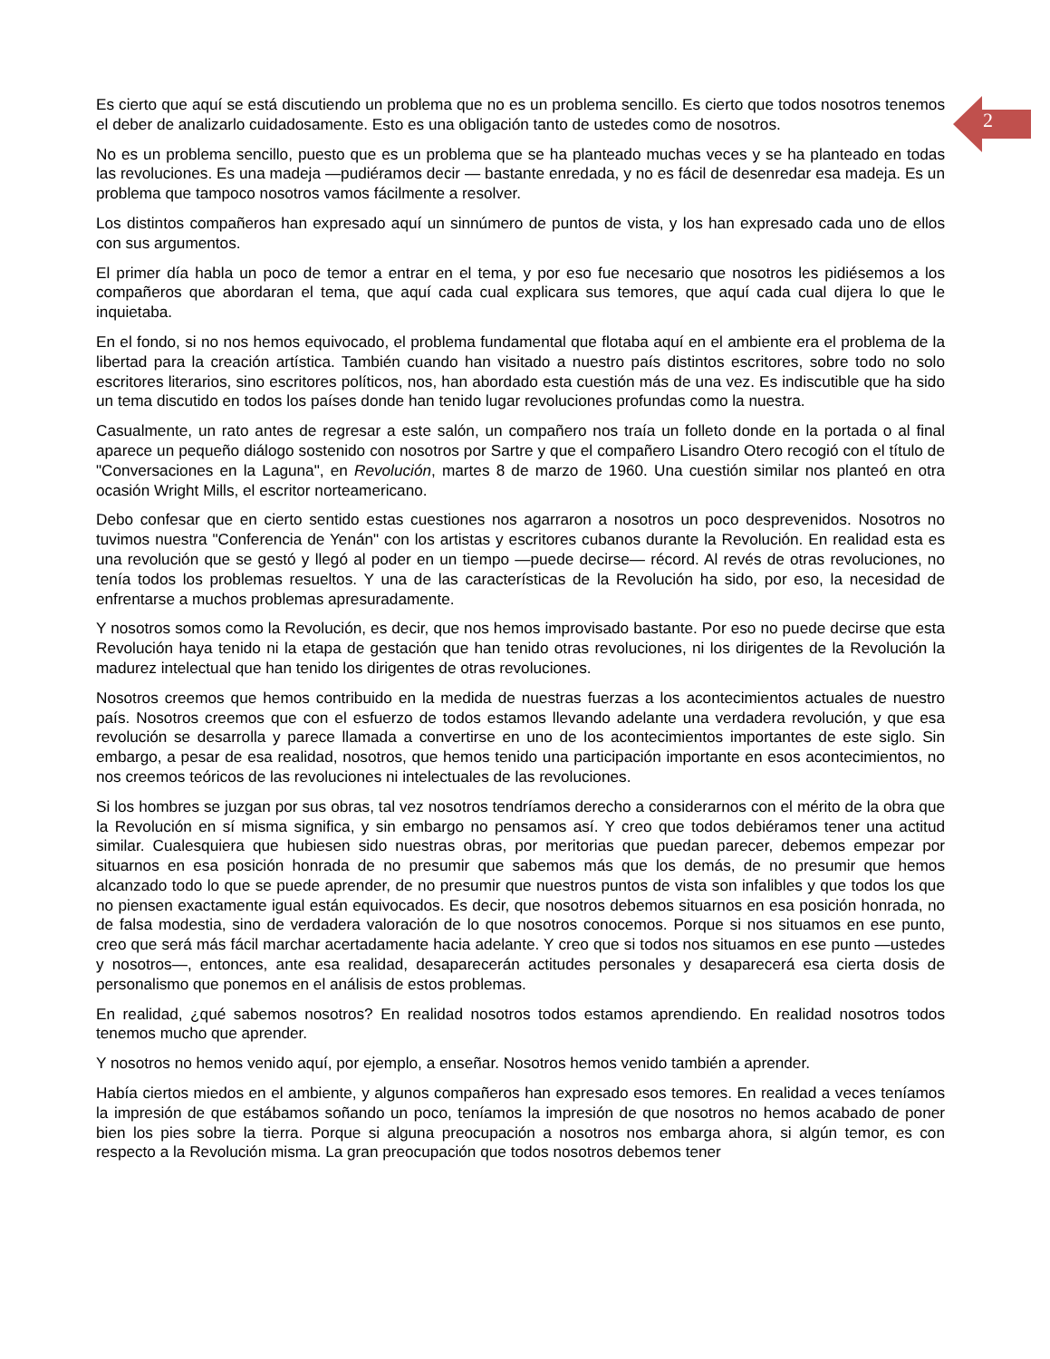2
Es cierto que aquí se está discutiendo un problema que no es un problema sencillo. Es cierto que todos nosotros tenemos el deber de analizarlo cuidadosamente. Esto es una obligación tanto de ustedes como de nosotros.
No es un problema sencillo, puesto que es un problema que se ha planteado muchas veces y se ha planteado en todas las revoluciones. Es una madeja —pudiéramos decir — bastante enredada, y no es fácil de desenredar esa madeja. Es un problema que tampoco nosotros vamos fácilmente a resolver.
Los distintos compañeros han expresado aquí un sinnúmero de puntos de vista, y los han expresado cada uno de ellos con sus argumentos.
El primer día habla un poco de temor a entrar en el tema, y por eso fue necesario que nosotros les pidiésemos a los compañeros que abordaran el tema, que aquí cada cual explicara sus temores, que aquí cada cual dijera lo que le inquietaba.
En el fondo, si no nos hemos equivocado, el problema fundamental que flotaba aquí en el ambiente era el problema de la libertad para la creación artística. También cuando han visitado a nuestro país distintos escritores, sobre todo no solo escritores literarios, sino escritores políticos, nos, han abordado esta cuestión más de una vez. Es indiscutible que ha sido un tema discutido en todos los países donde han tenido lugar revoluciones profundas como la nuestra.
Casualmente, un rato antes de regresar a este salón, un compañero nos traía un folleto donde en la portada o al final aparece un pequeño diálogo sostenido con nosotros por Sartre y que el compañero Lisandro Otero recogió con el título de "Conversaciones en la Laguna", en Revolución, martes 8 de marzo de 1960. Una cuestión similar nos planteó en otra ocasión Wright Mills, el escritor norteamericano.
Debo confesar que en cierto sentido estas cuestiones nos agarraron a nosotros un poco desprevenidos. Nosotros no tuvimos nuestra "Conferencia de Yenán" con los artistas y escritores cubanos durante la Revolución. En realidad esta es una revolución que se gestó y llegó al poder en un tiempo —puede decirse— récord. Al revés de otras revoluciones, no tenía todos los problemas resueltos. Y una de las características de la Revolución ha sido, por eso, la necesidad de enfrentarse a muchos problemas apresuradamente.
Y nosotros somos como la Revolución, es decir, que nos hemos improvisado bastante. Por eso no puede decirse que esta Revolución haya tenido ni la etapa de gestación que han tenido otras revoluciones, ni los dirigentes de la Revolución la madurez intelectual que han tenido los dirigentes de otras revoluciones.
Nosotros creemos que hemos contribuido en la medida de nuestras fuerzas a los acontecimientos actuales de nuestro país. Nosotros creemos que con el esfuerzo de todos estamos llevando adelante una verdadera revolución, y que esa revolución se desarrolla y parece llamada a convertirse en uno de los acontecimientos importantes de este siglo. Sin embargo, a pesar de esa realidad, nosotros, que hemos tenido una participación importante en esos acontecimientos, no nos creemos teóricos de las revoluciones ni intelectuales de las revoluciones.
Si los hombres se juzgan por sus obras, tal vez nosotros tendríamos derecho a considerarnos con el mérito de la obra que la Revolución en sí misma significa, y sin embargo no pensamos así. Y creo que todos debiéramos tener una actitud similar. Cualesquiera que hubiesen sido nuestras obras, por meritorias que puedan parecer, debemos empezar por situarnos en esa posición honrada de no presumir que sabemos más que los demás, de no presumir que hemos alcanzado todo lo que se puede aprender, de no presumir que nuestros puntos de vista son infalibles y que todos los que no piensen exactamente igual están equivocados. Es decir, que nosotros debemos situarnos en esa posición honrada, no de falsa modestia, sino de verdadera valoración de lo que nosotros conocemos. Porque si nos situamos en ese punto, creo que será más fácil marchar acertadamente hacia adelante. Y creo que si todos nos situamos en ese punto —ustedes y nosotros—, entonces, ante esa realidad, desaparecerán actitudes personales y desaparecerá esa cierta dosis de personalismo que ponemos en el análisis de estos problemas.
En realidad, ¿qué sabemos nosotros? En realidad nosotros todos estamos aprendiendo. En realidad nosotros todos tenemos mucho que aprender.
Y nosotros no hemos venido aquí, por ejemplo, a enseñar. Nosotros hemos venido también a aprender.
Había ciertos miedos en el ambiente, y algunos compañeros han expresado esos temores. En realidad a veces teníamos la impresión de que estábamos soñando un poco, teníamos la impresión de que nosotros no hemos acabado de poner bien los pies sobre la tierra. Porque si alguna preocupación a nosotros nos embarga ahora, si algún temor, es con respecto a la Revolución misma. La gran preocupación que todos nosotros debemos tener